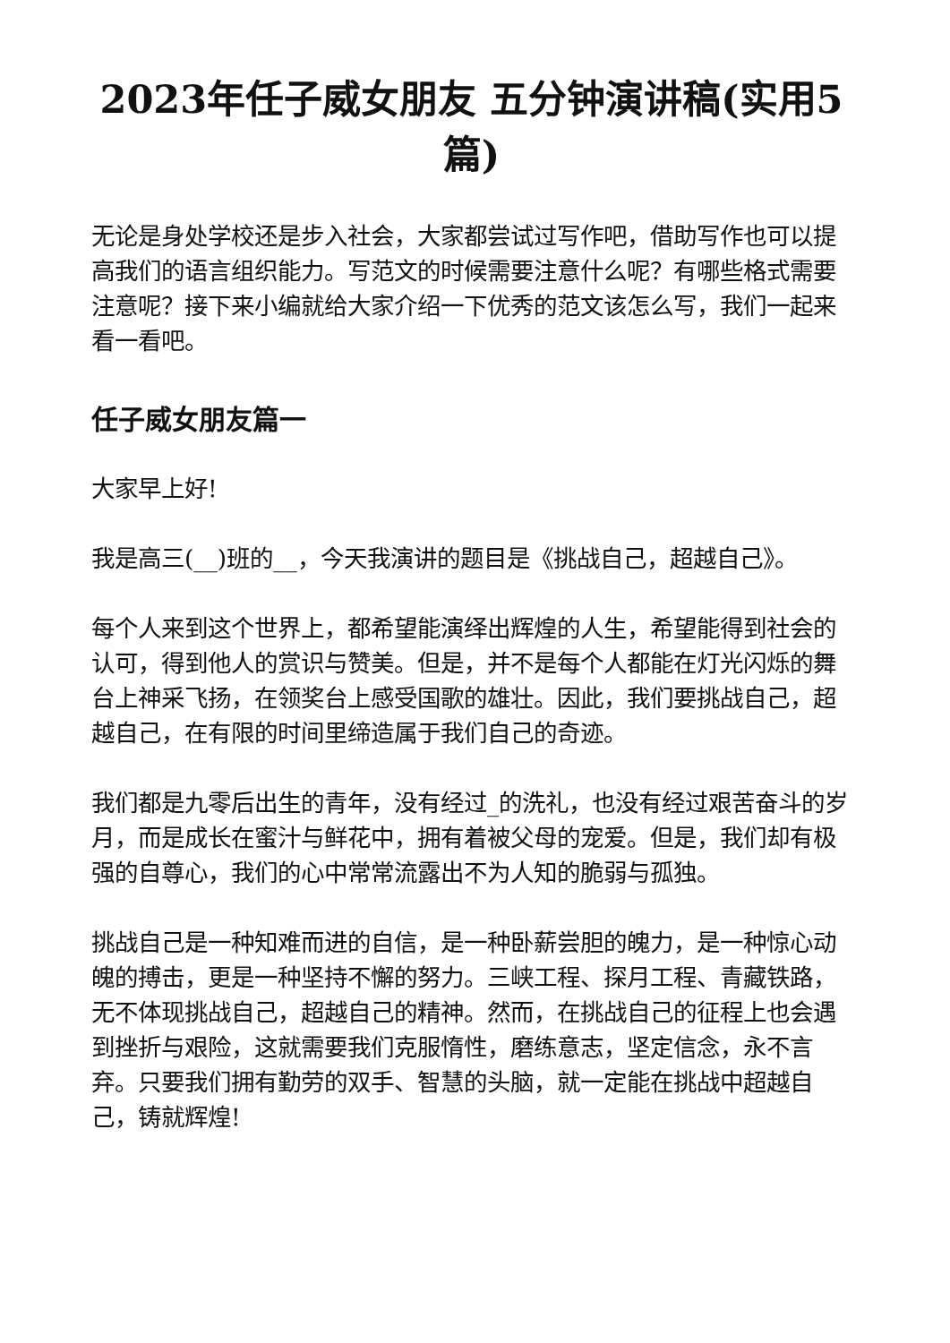2023年任子威女朋友 五分钟演讲稿(实用5篇)
无论是身处学校还是步入社会，大家都尝试过写作吧，借助写作也可以提高我们的语言组织能力。写范文的时候需要注意什么呢？有哪些格式需要注意呢？接下来小编就给大家介绍一下优秀的范文该怎么写，我们一起来看一看吧。
任子威女朋友篇一
大家早上好!
我是高三(__)班的__，今天我演讲的题目是《挑战自己，超越自己》。
每个人来到这个世界上，都希望能演绎出辉煌的人生，希望能得到社会的认可，得到他人的赏识与赞美。但是，并不是每个人都能在灯光闪烁的舞台上神采飞扬，在领奖台上感受国歌的雄壮。因此，我们要挑战自己，超越自己，在有限的时间里缔造属于我们自己的奇迹。
我们都是九零后出生的青年，没有经过_的洗礼，也没有经过艰苦奋斗的岁月，而是成长在蜜汁与鲜花中，拥有着被父母的宠爱。但是，我们却有极强的自尊心，我们的心中常常流露出不为人知的脆弱与孤独。
挑战自己是一种知难而进的自信，是一种卧薪尝胆的魄力，是一种惊心动魄的搏击，更是一种坚持不懈的努力。三峡工程、探月工程、青藏铁路，无不体现挑战自己，超越自己的精神。然而，在挑战自己的征程上也会遇到挫折与艰险，这就需要我们克服惰性，磨练意志，坚定信念，永不言弃。只要我们拥有勤劳的双手、智慧的头脑，就一定能在挑战中超越自己，铸就辉煌!